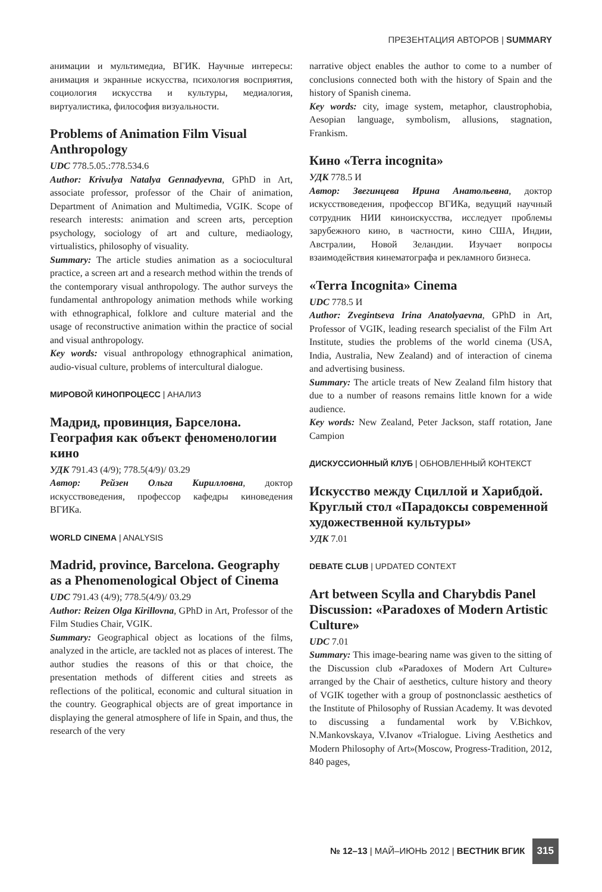ПРЕЗЕНТАЦИЯ АВТОРОВ | SUMMARY
анимации и мультимедиа, ВГИК. Научные интересы: анимация и экранные искусства, психология восприятия, социология искусства и культуры, медиалогия, виртуалистика, философия визуальности.
Problems of Animation Film Visual Anthropology
UDC 778.5.05.:778.534.6
Author: Krivulya Natalya Gennadyevna, GPhD in Art, associate professor, professor of the Chair of animation, Department of Animation and Multimedia, VGIK. Scope of research interests: animation and screen arts, perception psychology, sociology of art and culture, mediaology, virtualistics, philosophy of visuality.
Summary: The article studies animation as a sociocultural practice, a screen art and a research method within the trends of the contemporary visual anthropology. The author surveys the fundamental anthropology animation methods while working with ethnographical, folklore and culture material and the usage of reconstructive animation within the practice of social and visual anthropology.
Key words: visual anthropology ethnographical animation, audio-visual culture, problems of intercultural dialogue.
МИРОВОЙ КИНОПРОЦЕСС | АНАЛИЗ
Мадрид, провинция, Барселона. География как объект феноменологии кино
УДК 791.43 (4/9); 778.5(4/9)/ 03.29
Автор: Рейзен Ольга Кирилловна, доктор искусствоведения, профессор кафедры киноведения ВГИКа.
WORLD CINEMA | ANALYSIS
Madrid, province, Barcelona. Geography as a Phenomenological Object of Cinema
UDC 791.43 (4/9); 778.5(4/9)/ 03.29
Author: Reizen Olga Kirillovna, GPhD in Art, Professor of the Film Studies Chair, VGIK.
Summary: Geographical object as locations of the films, analyzed in the article, are tackled not as places of interest. The author studies the reasons of this or that choice, the presentation methods of different cities and streets as reflections of the political, economic and cultural situation in the country. Geographical objects are of great importance in displaying the general atmosphere of life in Spain, and thus, the research of the very
narrative object enables the author to come to a number of conclusions connected both with the history of Spain and the history of Spanish cinema.
Key words: city, image system, metaphor, claustrophobia, Aesopian language, symbolism, allusions, stagnation, Frankism.
Кино «Terra incognita»
УДК 778.5 И
Автор: Звегинцева Ирина Анатольевна, доктор искусствоведения, профессор ВГИКа, ведущий научный сотрудник НИИ киноискусства, исследует проблемы зарубежного кино, в частности, кино США, Индии, Австралии, Новой Зеландии. Изучает вопросы взаимодействия кинематографа и рекламного бизнеса.
«Terra Incognita» Cinema
UDC 778.5 И
Author: Zvegintseva Irina Anatolyaevna, GPhD in Art, Professor of VGIK, leading research specialist of the Film Art Institute, studies the problems of the world cinema (USA, India, Australia, New Zealand) and of interaction of cinema and advertising business.
Summary: The article treats of New Zealand film history that due to a number of reasons remains little known for a wide audience.
Key words: New Zealand, Peter Jackson, staff rotation, Jane Campion
ДИСКУССИОННЫЙ КЛУБ | ОБНОВЛЕННЫЙ КОНТЕКСТ
Искусство между Сциллой и Харибдой. Круглый стол «Парадоксы современной художественной культуры»
УДК 7.01
DEBATE CLUB | UPDATED CONTEXT
Art between Scylla and Charybdis Panel Discussion: «Paradoxes of Modern Artistic Culture»
UDC 7.01
Summary: This image-bearing name was given to the sitting of the Discussion club «Paradoxes of Modern Art Culture» arranged by the Chair of aesthetics, culture history and theory of VGIK together with a group of postnonclassic aesthetics of the Institute of Philosophy of Russian Academy. It was devoted to discussing a fundamental work by V.Bichkov, N.Mankovskaya, V.Ivanov «Trialogue. Living Aesthetics and Modern Philosophy of Art»(Moscow, Progress-Tradition, 2012, 840 pages,
№ 12–13 | МАЙ–ИЮНЬ 2012 | ВЕСТНИК ВГИК 315